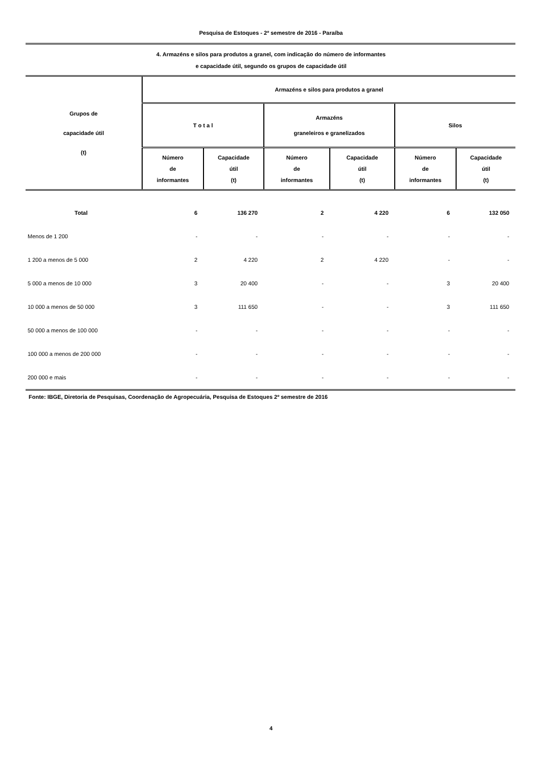Pesquisa de Estoques - 2º semestre de 2016 - Paraíba
4. Armazéns e silos para produtos a granel, com indicação do número de informantes
e capacidade útil, segundo os grupos de capacidade útil
| Grupos de capacidade útil (t) | Armazéns e silos para produtos a granel | | | | | |
| --- | --- | --- | --- | --- | --- | --- |
| | T o t a l | | Armazéns graneleiros e granelizados | | Silos | |
| | Número de informantes | Capacidade útil (t) | Número de informantes | Capacidade útil (t) | Número de informantes | Capacidade útil (t) |
| Total | 6 | 136 270 | 2 | 4 220 | 6 | 132 050 |
| Menos de 1 200 | - | - | - | - | - | - |
| 1 200 a menos de 5 000 | 2 | 4 220 | 2 | 4 220 | - | - |
| 5 000 a menos de 10 000 | 3 | 20 400 | - | - | 3 | 20 400 |
| 10 000 a menos de 50 000 | 3 | 111 650 | - | - | 3 | 111 650 |
| 50 000 a menos de 100 000 | - | - | - | - | - | - |
| 100 000 a menos de 200 000 | - | - | - | - | - | - |
| 200 000 e mais | - | - | - | - | - | - |
Fonte: IBGE, Diretoria de Pesquisas, Coordenação de Agropecuária, Pesquisa de Estoques 2º semestre de 2016
4